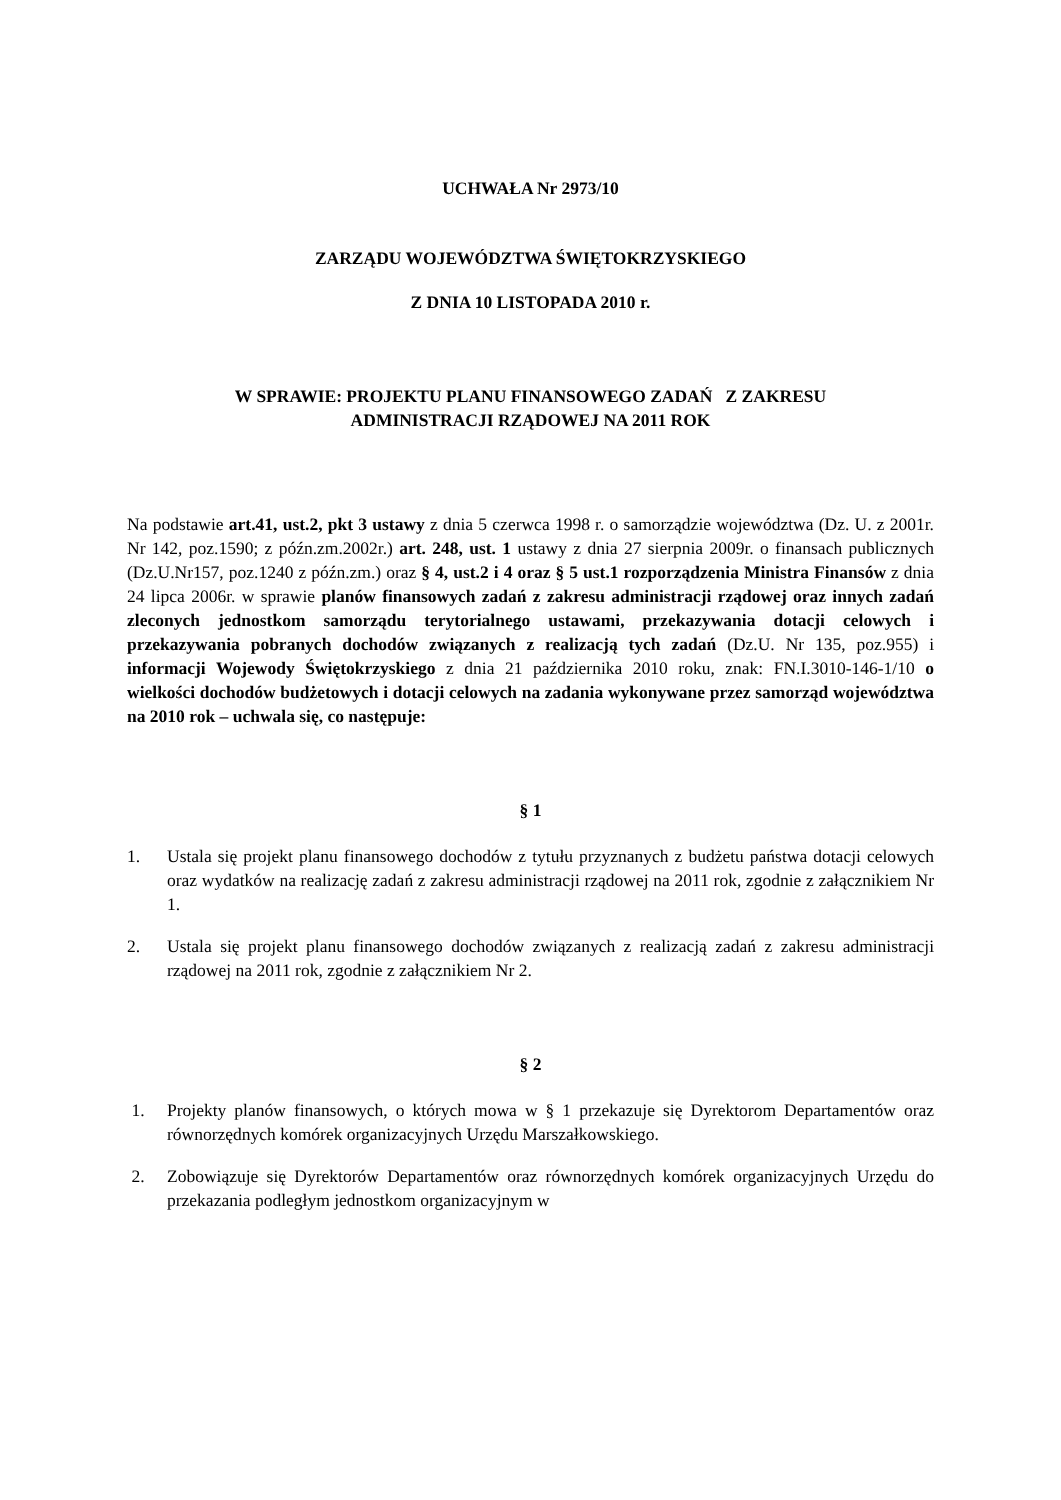UCHWAŁA Nr 2973/10
ZARZĄDU WOJEWÓDZTWA ŚWIĘTOKRZYSKIEGO
Z DNIA 10 LISTOPADA 2010 r.
W SPRAWIE: PROJEKTU PLANU FINANSOWEGO ZADAŃ Z ZAKRESU
ADMINISTRACJI RZĄDOWEJ NA 2011 ROK
Na podstawie art.41, ust.2, pkt 3 ustawy z dnia 5 czerwca 1998 r. o samorządzie województwa (Dz. U. z 2001r. Nr 142, poz.1590; z późn.zm.2002r.) art. 248, ust. 1 ustawy z dnia 27 sierpnia 2009r. o finansach publicznych (Dz.U.Nr157, poz.1240 z późn.zm.) oraz § 4, ust.2 i 4 oraz § 5 ust.1 rozporządzenia Ministra Finansów z dnia 24 lipca 2006r. w sprawie planów finansowych zadań z zakresu administracji rządowej oraz innych zadań zleconych jednostkom samorządu terytorialnego ustawami, przekazywania dotacji celowych i przekazywania pobranych dochodów związanych z realizacją tych zadań (Dz.U. Nr 135, poz.955) i informacji Wojewody Świętokrzyskiego z dnia 21 października 2010 roku, znak: FN.I.3010-146-1/10 o wielkości dochodów budżetowych i dotacji celowych na zadania wykonywane przez samorząd województwa na 2010 rok – uchwala się, co następuje:
§ 1
1. Ustala się projekt planu finansowego dochodów z tytułu przyznanych z budżetu państwa dotacji celowych oraz wydatków na realizację zadań z zakresu administracji rządowej na 2011 rok, zgodnie z załącznikiem Nr 1.
2. Ustala się projekt planu finansowego dochodów związanych z realizacją zadań z zakresu administracji rządowej na 2011 rok, zgodnie z załącznikiem Nr 2.
§ 2
1. Projekty planów finansowych, o których mowa w § 1 przekazuje się Dyrektorom Departamentów oraz równorzędnych komórek organizacyjnych Urzędu Marszałkowskiego.
2. Zobowiązuje się Dyrektorów Departamentów oraz równorzędnych komórek organizacyjnych Urzędu do przekazania podległym jednostkom organizacyjnym w